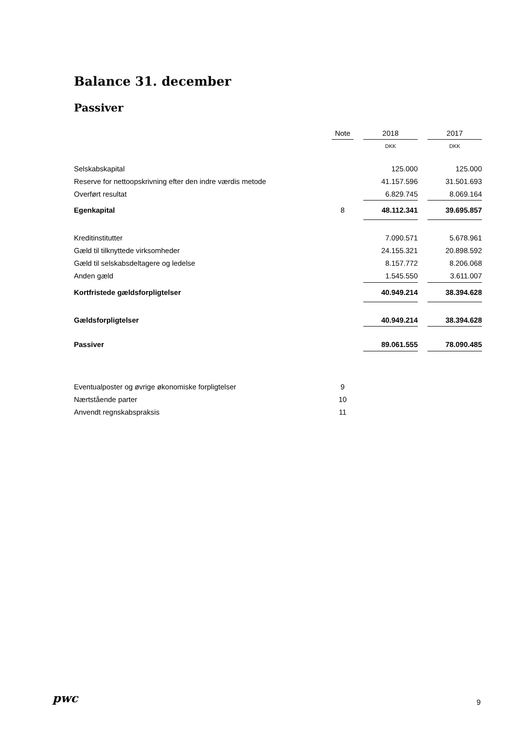Balance 31. december
Passiver
| | Note | | 2018 | | 2017 |
| --- | --- | --- | --- | --- | --- |
| | | | DKK | | DKK |
| Selskabskapital | | | 125.000 | | 125.000 |
| Reserve for nettoopskrivning efter den indre værdis metode | | | 41.157.596 | | 31.501.693 |
| Overført resultat | | | 6.829.745 | | 8.069.164 |
| Egenkapital | 8 | | 48.112.341 | | 39.695.857 |
| Kreditinstitutter | | | 7.090.571 | | 5.678.961 |
| Gæld til tilknyttede virksomheder | | | 24.155.321 | | 20.898.592 |
| Gæld til selskabsdeltagere og ledelse | | | 8.157.772 | | 8.206.068 |
| Anden gæld | | | 1.545.550 | | 3.611.007 |
| Kortfristede gældsforpligtelser | | | 40.949.214 | | 38.394.628 |
| Gældsforpligtelser | | | 40.949.214 | | 38.394.628 |
| Passiver | | | 89.061.555 | | 78.090.485 |
| Eventualposter og øvrige økonomiske forpligtelser | 9 | | | | |
| Nærtstående parter | 10 | | | | |
| Anvendt regnskabspraksis | 11 | | | | |
pwc 9